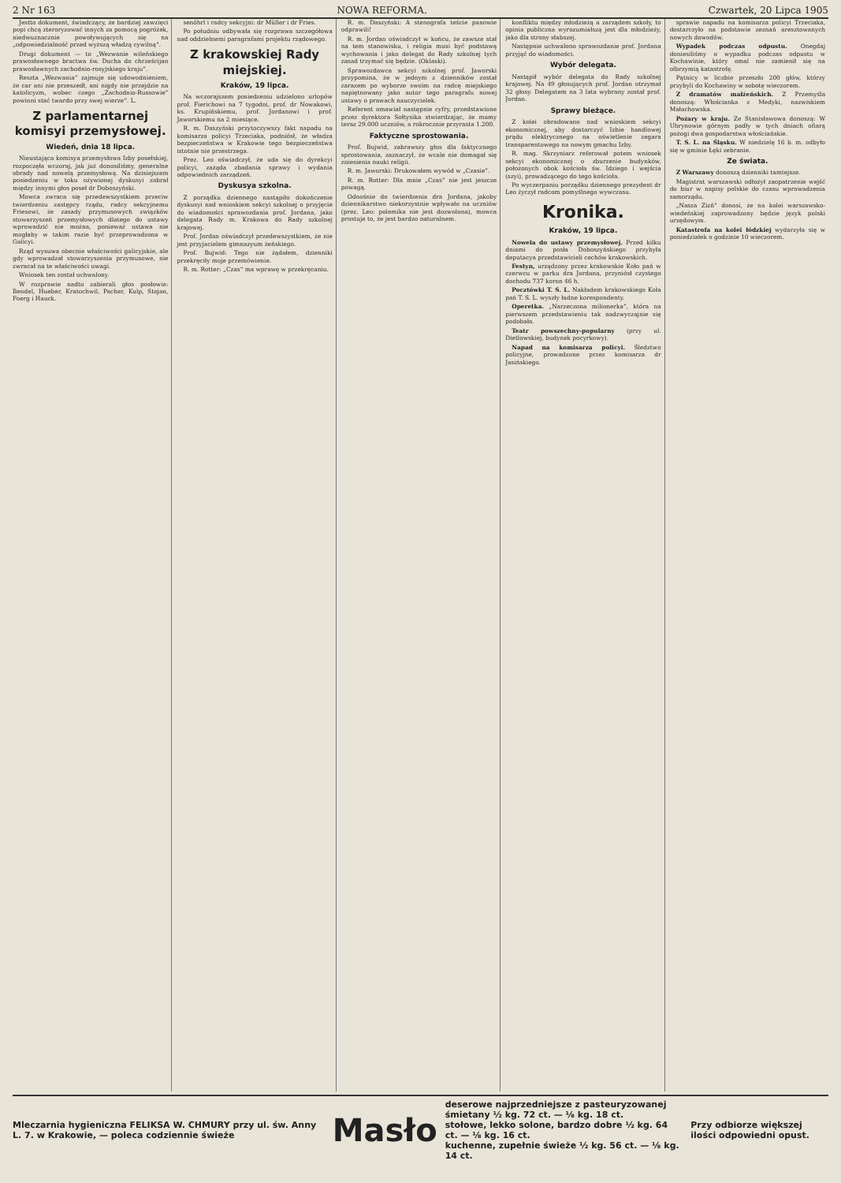2 Nr 163 NOWA REFORMA. Czwartek, 20 Lipca 1905
Jestto dokument, świadczący, że bardziej zawzięci popi chcą zteroryzować innych za pomocą pogróżek, niedwuznacznie powoływujących się na „odpowiedzialność przed wyższą władzą cywilną”.
Drugi dokument — to „Wezwanie wileńskiego prawosławnego bractwa św. Ducha do chrześcijan prawosławnych zachodnio-rosyjskiego kraju”.
Reszta „Wezwania” zajmuje się udowodnieniem, że car ani nie przeszedł, ani nigdy nie przejdzie na katolicyzm, wobec czego „Zachodnio-Russowie” powinni stać twardo przy swej wierze”. L.
Z parlamentarnej komisyi przemysłowej.
Wiedeń, dnia 18 lipca.
Nieustająca komisya przemysłowa Izby posełskiej, rozpoczęła wczoraj, jak już donosiliśmy, generalne obrady nad nowelą przemysłową. Na dzisiejszem posiedzeniu w toku ożywionej dyskusyi zabrał między innymi głos poseł dr Doboszyński.
Mowca zwraca się przedewszystkiem przeciw twierdzeniu zastępcy rządu, radcy sekcyjnemu Friesowi, że zasady przymusowych związków stowarzyszeń przemysłowych dlatego do ustawy wprowadzić nie można, ponieważ ustawa nie mogłaby w takim razie być przeprowadzona w Galicyi.
Rząd wysuwa obecnie właściwości galicyjskie, ale gdy wprowadzał stowarzyszenia przymusowe, nie zwracał na te właściwości uwagi.
Wniosek ten został uchwalony.
W rozprawie nadto zabierali głos posłowie: Bendel, Hueber, Kratochwil, Pacher, Kulp, Stojan, Foerg i Hauck.
senóhrl i radcy sekcyjni: dr Müller i dr Fries.
Po południu odbywała się rozprawa szczegółowa nad oddzielnemi paragrafami projektu rządowego.
Z krakowskiej Rady miejskiej.
Kraków, 19 lipca.
Na wczorajszem posiedzeniu udzielono urlopów prof. Fierichowi na 7 tygodni, prof. dr Nowakowi, ks. Krupińskiemu, prof. Jordanowi i prof. Jaworskiemu na 2 miesiące.
R. m. Daszyński przytoczywszy fakt napadu na komisarza policyi Trzeciaka, podniósł, że władza bezpieczeństwa w Krakowie tego bezpieczeństwa istotnie nie przestrzega.
Prez. Leo oświadczył, że uda się do dyrekcyi policyi, zażąda zbadania sprawy i wydania odpowiednich zarządzeń.
Dyskusya szkolna.
Z porządku dziennego nastąpiło dokończenie dyskusyi nad wnioskiem sekcyi szkolnej o przyjęcie do wiadomości sprawozdania prof. Jordana, jako delegata Rady m. Krakowa do Rady szkolnej krajowej.
Prof. Jordan oświadczył przedewszystkiem, że nie jest przyjacielem gimnazyum żeńskiego.
Prof. Bujwid: Tego nie żądałem, dzienniki przekręciły moje przemówienie.
R. m. Rotter: „Czas” ma wprawę w przekręcaniu.
R. m. Daszyński: A stenografa teście panowie odprawili!
R. m. Jordan oświadczył w końcu, że zawsze stał na tem stanowisku, i religia musi być podstawą wychowania i jako delegat do Rady szkolnej tych zasad trzymać się będzie. (Oklaski).
Sprawozdawca sekcyi szkolnej prof. Jaworski przypomina, że w jednym z dzienników został zarazem po wyborze swoim na radcę miejskiego napiętnowany jako autor tego paragrafu nowej ustawy o prawach nauczycielek.
Referent omawiał następnie cyfry, przedstawione przez dyrektora Sołtysika stwierdzając, że mamy teraz 29.000 uczniów, a rokrocznie przyrasta 1.200.
Faktyczne sprostowania.
Prof. Bujwid, zabrawszy głos dla faktycznego sprostowania, zaznaczył, że wcale nie domagał się zniesienia nauki religii.
R. m. Jaworski: Drukowałem wywód w „Czasie”.
R. m. Rotter: Dla mnie „Czas” nie jest jeszcze powagą.
Odnośnie do twierdzenia dra Jordana, jakoby dziennikarstwo niekorzystnie wpływało na uczniów (prez. Leo: polemika nie jest dozwolona), mowca prostuje to, że jest bardzo naturalnem.
konfliktu między młodzieżą a zarządem szkoły, to opinia publiczna wyrozumiałszą jest dla młodzieży, jako dla strony słabszej.
Następnie uchwalono sprawozdanie prof. Jordana przyjąć do wiadomości.
Wybór delegata.
Nastąpił wybór delegata do Rady szkolnej krajowej. Na 49 głosujących prof. Jordan otrzymał 32 głosy. Delegatem na 3 lata wybrany został prof. Jordan.
Sprawy bieżące.
Z kolei obradowano nad wnioskiem sekcyi ekonomicznej, aby dostarczyć Izbie handlowej prądu elektrycznego na oświetlenie zegara transparentowego na nowym gmachu Izby.
R. mag. Skrzyniarz referował potem wniosek sekcyi ekonomicznej o zburzenie budynków, położonych obok kościoła św. Idziego i wejścia (szyi), prowadzącego do tego kościoła.
Po wyczerpaniu porządku dziennego prezydent dr Leo życzył radcom pomyślnego wywczasu.
Kronika.
Kraków, 19 lipca.
Nowela do ustawy przemysłowej. Przed kilku dniami do posła Doboszyńskiego przybyła deputacya przedstawicieli cechów krakowskich.
Festyn, urządzony przez krakowskie Koło pań w czerwcu w parku dra Jordana, przyniósł czystego dochodu 737 koron 46 h.
Pocztówki T. S. L. Nakładem krakowskiego Koła pań T. S. L. wyszły ładne korespondenty.
Operetka. „Narzeczona milionerka”, która na pierwszem przedstawieniu tak nadzwyczajnie się podobała.
Teatr powszechny-popularny (przy ul. Dietlowskiej, budynek pocyrkowy).
Napad na komisarza policyi. Śledztwo policyjne, prowadzone przez komisarza dr Jasińskiego.
sprawie napadu na komisarza policyi Trzeciaka, dostarczyło na podstawie zeznań aresztowanych nowych dowodów.
Wypadek podczas odpustu. Onegdaj doniesiliśmy o wypadku podczas odpustu w Kochawinie, który omal nie zamienił się na olbrzymią katastrofę.
Pątnicy w liczbie przeszło 200 głów, którzy przybyli do Kochawiny w sobotę wieczorem.
Z dramatów małżeńskich. Z Przemyśla donoszą: Włościanka z Medyki, nazwiskiem Małachowska.
Pożary w kraju. Ze Stanisławowa donoszą: W Uhrynowie górnym padły w tych dniach ofiarą pożogi dwa gospodarstwa włościańskie.
T. S. L. na Śląsku. W niedzielę 16 b. m. odbyło się w gminie Łęki zebranie.
Ze świata.
Z Warszawy donoszą dzienniki tamtejsze.
Magistrat warszawski odłożył zaopatrzenie wejść do biur w napisy polskie do czasu wprowadzenia samorządu.
„Nasza Zizń” donosi, że na kolei warszawsko-wiedeńskiej zaprowadzony będzie język polski urzędowym.
Katastrofa na kolei łódzkiej wydarzyła się w poniedziałek o godzinie 10 wieczorem.
Mleczarnia hygieniczna FELIKSA W. CHMURY przy ul. św. Anny L. 7. w Krakowie, — poleca codziennie świeże
Masło
deserowe najprzedniejsze z pasteuryzowanej śmietany ½ kg. 72 ct. — ⅛ kg. 18 ct.
stołowe, lekko solone, bardzo dobre ½ kg. 64 ct. — ⅛ kg. 16 ct.
kuchenne, zupełnie świeże ½ kg. 56 ct. — ⅛ kg. 14 ct.
Przy odbiorze większej ilości odpowiedni opust.